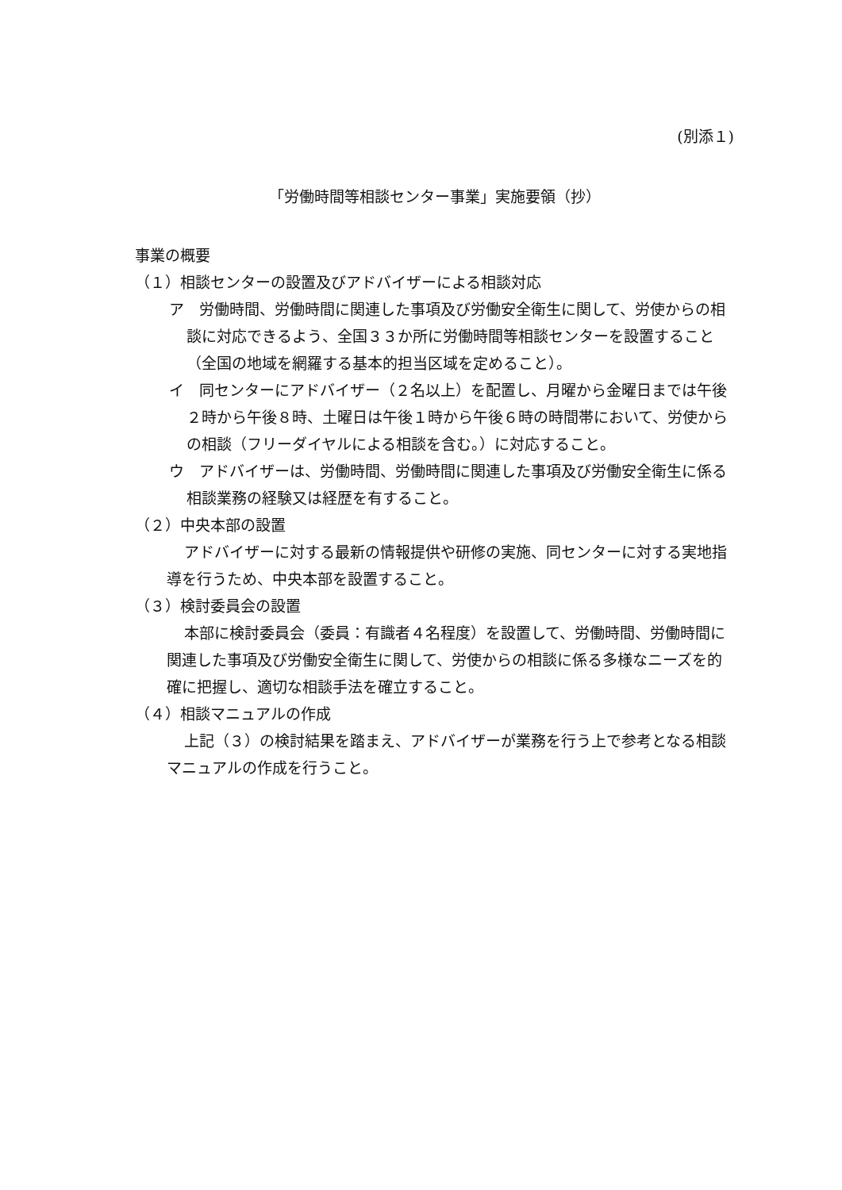(別添１)
「労働時間等相談センター事業」実施要領（抄）
事業の概要
（１）相談センターの設置及びアドバイザーによる相談対応
ア　労働時間、労働時間に関連した事項及び労働安全衛生に関して、労使からの相談に対応できるよう、全国３３か所に労働時間等相談センターを設置すること（全国の地域を網羅する基本的担当区域を定めること）。
イ　同センターにアドバイザー（２名以上）を配置し、月曜から金曜日までは午後２時から午後８時、土曜日は午後１時から午後６時の時間帯において、労使からの相談（フリーダイヤルによる相談を含む。）に対応すること。
ウ　アドバイザーは、労働時間、労働時間に関連した事項及び労働安全衛生に係る相談業務の経験又は経歴を有すること。
（２）中央本部の設置
アドバイザーに対する最新の情報提供や研修の実施、同センターに対する実地指導を行うため、中央本部を設置すること。
（３）検討委員会の設置
本部に検討委員会（委員：有識者４名程度）を設置して、労働時間、労働時間に関連した事項及び労働安全衛生に関して、労使からの相談に係る多様なニーズを的確に把握し、適切な相談手法を確立すること。
（４）相談マニュアルの作成
上記（３）の検討結果を踏まえ、アドバイザーが業務を行う上で参考となる相談マニュアルの作成を行うこと。